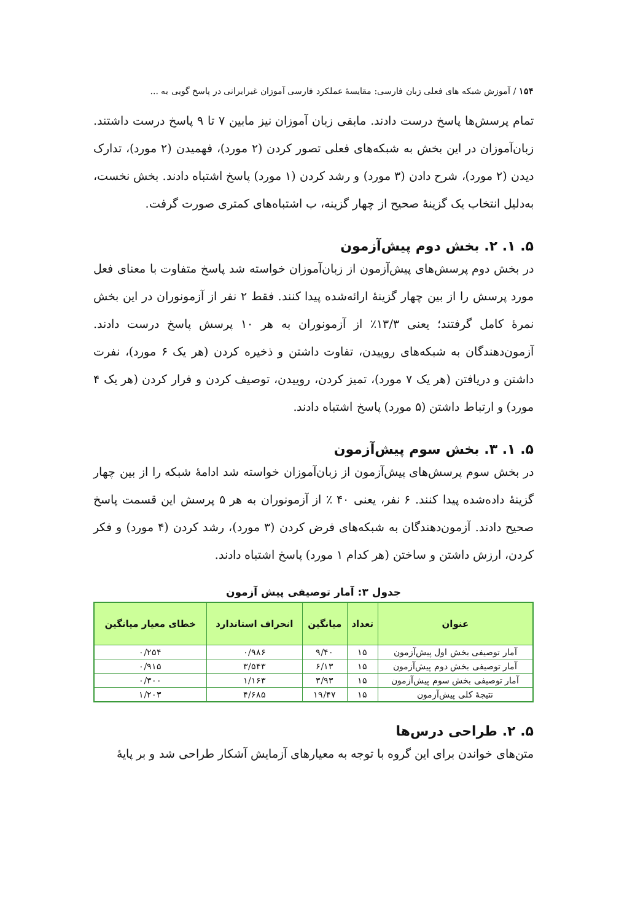۱۵۴ / آموزش شبکه های فعلی زبان فارسی: مقایسهٔ عملکرد فارسی آموزان غیرایرانی در پاسخ گویی به ...
تمام پرسش‌ها پاسخ درست دادند. مابقی زبان آموزان نیز مابین ۷ تا ۹ پاسخ درست داشتند. زبان‌آموزان در این بخش به شبکه‌های فعلی تصور کردن (۲ مورد)، فهمیدن (۲ مورد)، تدارک دیدن (۲ مورد)، شرح دادن (۳ مورد) و رشد کردن (۱ مورد) پاسخ اشتباه دادند. بخش نخست، به‌دلیل انتخاب یک گزینهٔ صحیح از چهار گزینه، ب اشتباه‌های کمتری صورت گرفت.
۵. ۱. ۲. بخش دوم پیش‌آزمون
در بخش دوم پرسش‌های پیش‌آزمون از زبان‌آموزان خواسته شد پاسخ متفاوت با معنای فعل مورد پرسش را از بین چهار گزینهٔ ارائه‌شده پیدا کنند. فقط ۲ نفر از آزمونوران در این بخش نمرهٔ کامل گرفتند؛ یعنی ۱۳/۳٪ از آزمونوران به هر ۱۰ پرسش پاسخ درست دادند. آزمون‌دهندگان به شبکه‌های روییدن، تفاوت داشتن و ذخیره کردن (هر یک ۶ مورد)، نفرت داشتن و دریافتن (هر یک ۷ مورد)، تمیز کردن، روییدن، توصیف کردن و فرار کردن (هر یک ۴ مورد) و ارتباط داشتن (۵ مورد) پاسخ اشتباه دادند.
۵. ۱. ۳. بخش سوم پیش‌آزمون
در بخش سوم پرسش‌های پیش‌آزمون از زبان‌آموزان خواسته شد ادامهٔ شبکه را از بین چهار گزینهٔ داده‌شده پیدا کنند. ۶ نفر، یعنی ۴۰ ٪ از آزمونوران به هر ۵ پرسش این قسمت پاسخ صحیح دادند. آزمون‌دهندگان به شبکه‌های فرض کردن (۳ مورد)، رشد کردن (۴ مورد) و فکر کردن، ارزش داشتن و ساختن (هر کدام ۱ مورد) پاسخ اشتباه دادند.
جدول ۳: آمار توصیفی پیش آزمون
| عنوان | تعداد | میانگین | انحراف استاندارد | خطای معیار میانگین |
| --- | --- | --- | --- | --- |
| آمار توصیفی بخش اول پیش‌آزمون | ۱۵ | ۹/۴۰ | ۰/۹۸۶ | ۰/۲۵۴ |
| آمار توصیفی بخش دوم پیش‌آزمون | ۱۵ | ۶/۱۳ | ۳/۵۴۳ | ۰/۹۱۵ |
| آمار توصیفی بخش سوم پیش‌آزمون | ۱۵ | ۳/۹۳ | ۱/۱۶۳ | ۰/۳۰۰ |
| نتیجهٔ کلی پیش‌آزمون | ۱۵ | ۱۹/۴۷ | ۴/۶۸۵ | ۱/۲۰۳ |
۵. ۲. طراحی درس‌ها
متن‌های خواندن برای این گروه با توجه به معیارهای آزمایش آشکار طراحی شد و بر پایهٔ